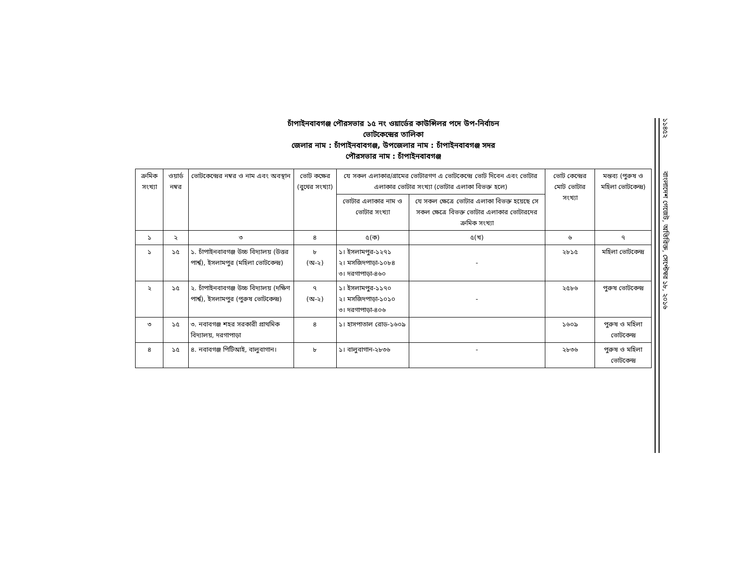চাঁপাইনবাবগঞ্জ পৌরসভার ১৫ নং ওয়ার্ডের কাউন্সিলর পদে উপ-নির্বাচন
ভোটকেন্দ্রের তালিকা
জেলার নাম : চাঁপাইনবাবগঞ্জ, উপজেলার নাম : চাঁপাইনবাবগঞ্জ সদর
পৌরসভার নাম : চাঁপাইনবাবগঞ্জ
| ক্রমিক সংখ্যা | ওয়ার্ড নম্বর | ভোটকেন্দ্রের নম্বর ও নাম এবং অবস্থান | ভোট কক্ষের (বুথের সংখ্যা) | যে সকল এলাকার/গ্রামের ভোটারগণ এ ভোটকেন্দ্রে ভোট দিবেন এবং ভোটার এলাকার ভোটার সংখ্যা (ভোটার এলাকা বিভক্ত হলে) | | ভোট কেন্দ্রের মোট ভোটার সংখ্যা | মন্তব্য (পুরুষ ও মহিলা ভোটকেন্দ্র) |
| --- | --- | --- | --- | --- | --- | --- | --- |
| | | | | ভোটার এলাকার নাম ও ভোটার সংখ্যা | যে সকল ক্ষেত্রে ভোটার এলাকা বিভক্ত হয়েছে সে সকল ক্ষেত্রে বিভক্ত ভোটার এলাকার ভোটারদের ক্রমিক সংখ্যা | | |
| ১ | ২ | ৩ | ৪ | ৫(ক) | ৫(খ) | ৬ | ৭ |
| ১ | ১৫ | ১. চাঁপাইনবাবগঞ্জ উচ্চ বিদ্যালয় (উত্তর পার্শ্ব), ইসলামপুর (মহিলা ভোটকেন্দ্র) | ৮ (অ-২) | ১। ইসলামপুর-১২৭১ ২। মসজিদপাড়া-১০৮৪ ৩। দরগাপাড়া-৪৬০ | - | ২৮১৫ | মহিলা ভোটকেন্দ্র |
| ২ | ১৫ | ২. চাঁপাইনবাবগঞ্জ উচ্চ বিদ্যালয় (দক্ষিণ পার্শ্ব), ইসলামপুর (পুরুষ ভোটকেন্দ্র) | ৭ (অ-২) | ১। ইসলামপুর-১১৭০ ২। মসজিদপাড়া-১০১০ ৩। দরগাপাড়া-৪০৬ | - | ২৫৮৬ | পুরুষ ভোটকেন্দ্র |
| ৩ | ১৫ | ৩. নবাবগঞ্জ শহর সরকারী প্রাথমিক বিদ্যালয়, দরগাপাড়া | ৪ | ১। হাসপাতাল রোড-১৬০৯ | | ১৬০৯ | পুরুষ ও মহিলা ভোটকেন্দ্র |
| ৪ | ১৫ | ৪. নবাবগঞ্জ পিটিআই, বালুবাগান। | ৮ | ১। বালুবাগান-২৮৩৬ | - | ২৮৩৬ | পুরুষ ও মহিলা ভোটকেন্দ্র |
১১৪৫২ বাংলাদেশ গেজেট, অতিরিক্ত, সেপ্টেম্বর ১৮, ২০১৬